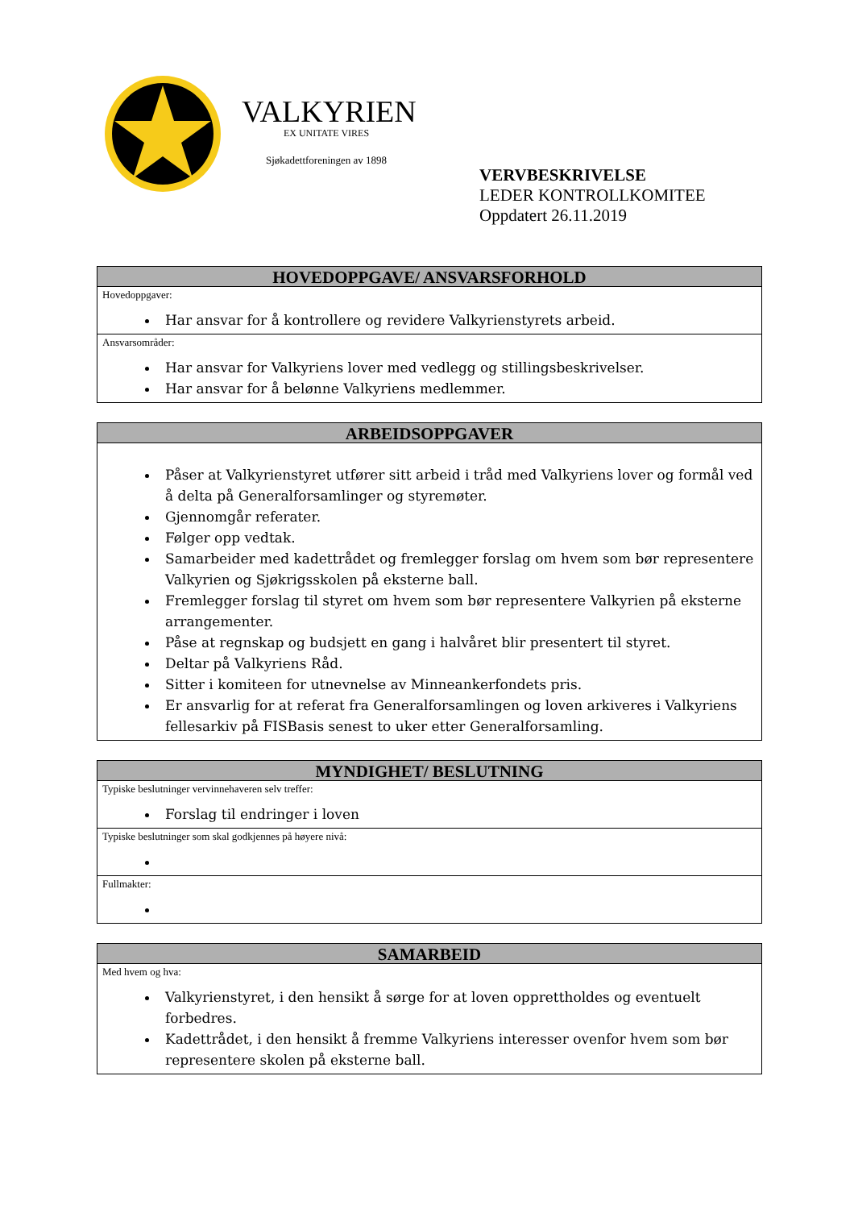VALKYRIEN
EX UNITATE VIRES
Sjøkadettforeningen av 1898
VERVBESKRIVELSE
LEDER KONTROLLKOMITEE
Oppdatert 26.11.2019
| HOVEDOPPGAVE/ ANSVARSFORHOLD |
| --- |
| Hovedoppgaver: Har ansvar for å kontrollere og revidere Valkyrienstyrets arbeid. |
| Ansvarsområder: Har ansvar for Valkyriens lover med vedlegg og stillingsbeskrivelser. Har ansvar for å belønne Valkyriens medlemmer. |
| ARBEIDSOPPGAVER |
| --- |
| Påser at Valkyrienstyret utfører sitt arbeid i tråd med Valkyriens lover og formål ved å delta på Generalforsamlinger og styremøter. Gjennomgår referater. Følger opp vedtak. Samarbeider med kadettrådet og fremlegger forslag om hvem som bør representere Valkyrien og Sjøkrigsskolen på eksterne ball. Fremlegger forslag til styret om hvem som bør representere Valkyrien på eksterne arrangementer. Påse at regnskap og budsjett en gang i halvåret blir presentert til styret. Deltar på Valkyriens Råd. Sitter i komiteen for utnevnelse av Minneankerfondets pris. Er ansvarlig for at referat fra Generalforsamlingen og loven arkiveres i Valkyriens fellesarkiv på FISBasis senest to uker etter Generalforsamling. |
| MYNDIGHET/ BESLUTNING |
| --- |
| Typiske beslutninger vervinnehaveren selv treffer: Forslag til endringer i loven |
| Typiske beslutninger som skal godkjennes på høyere nivå: |
| Fullmakter: |
| SAMARBEID |
| --- |
| Med hvem og hva: Valkyrienstyret, i den hensikt å sørge for at loven opprettholdes og eventuelt forbedres. Kadettrådet, i den hensikt å fremme Valkyriens interesser ovenfor hvem som bør representere skolen på eksterne ball. |